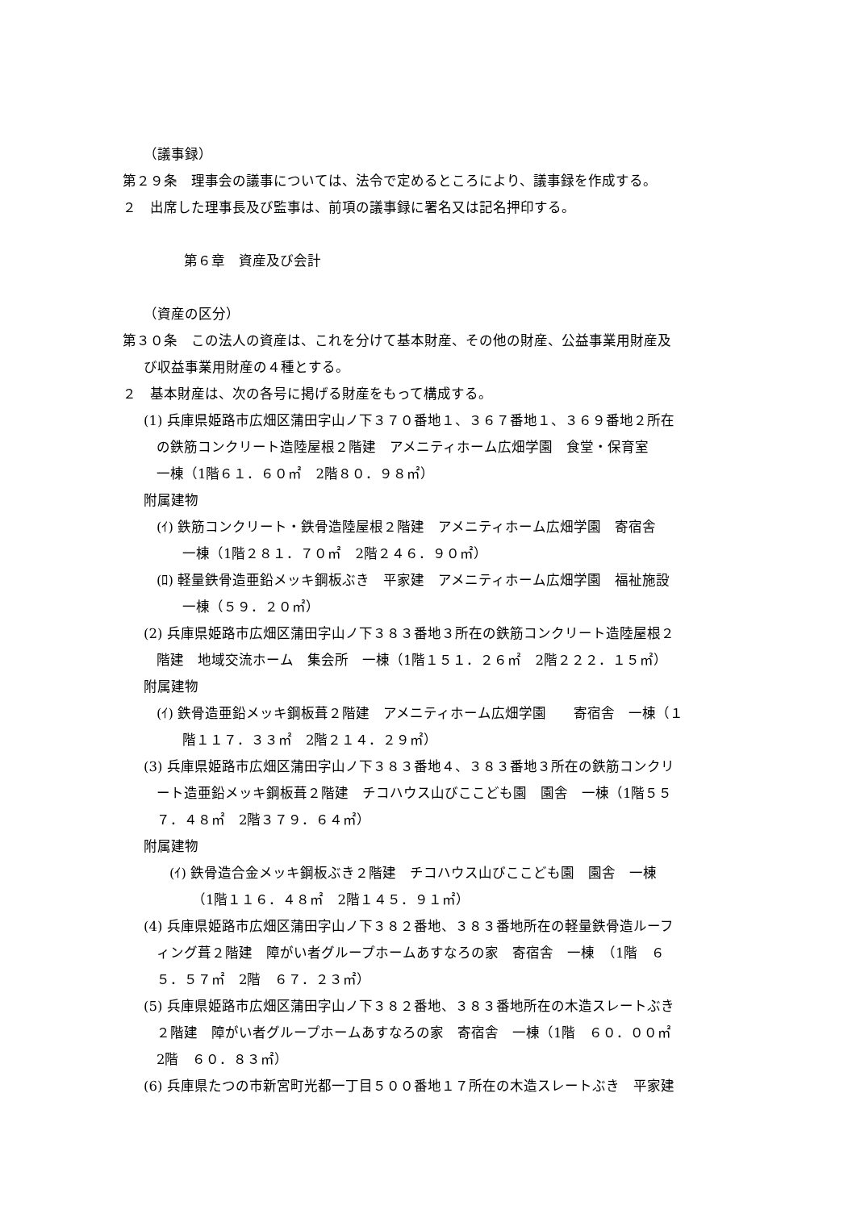（議事録）
第２９条　理事会の議事については、法令で定めるところにより、議事録を作成する。
２　出席した理事長及び監事は、前項の議事録に署名又は記名押印する。
第６章　資産及び会計
（資産の区分）
第３０条　この法人の資産は、これを分けて基本財産、その他の財産、公益事業用財産及
び収益事業用財産の４種とする。
２　基本財産は、次の各号に掲げる財産をもって構成する。
(1) 兵庫県姫路市広畑区蒲田字山ノ下３７０番地１、３６７番地１、３６９番地２所在
の鉄筋コンクリート造陸屋根２階建　アメニティホーム広畑学園　食堂・保育室
一棟（1階６１．６０㎡　2階８０．９８㎡）
附属建物
(ｲ) 鉄筋コンクリート・鉄骨造陸屋根２階建　アメニティホーム広畑学園　寄宿舎
一棟（1階２８１．７０㎡　2階２４６．９０㎡）
(ﾛ) 軽量鉄骨造亜鉛メッキ鋼板ぶき　平家建　アメニティホーム広畑学園　福祉施設
一棟（５９．２０㎡）
(2) 兵庫県姫路市広畑区蒲田字山ノ下３８３番地３所在の鉄筋コンクリート造陸屋根２
階建　地域交流ホーム　集会所　一棟（1階１５１．２６㎡　2階２２２．１５㎡）
附属建物
(ｲ) 鉄骨造亜鉛メッキ鋼板葺２階建　アメニティホーム広畑学園　　寄宿舎　一棟（１
階１１７．３３㎡　2階２１４．２９㎡）
(3) 兵庫県姫路市広畑区蒲田字山ノ下３８３番地４、３８３番地３所在の鉄筋コンクリ
ート造亜鉛メッキ鋼板葺２階建　チコハウス山びここども園　園舎　一棟（1階５５
７．４８㎡　2階３７９．６４㎡）
附属建物
(ｲ) 鉄骨造合金メッキ鋼板ぶき２階建　チコハウス山びここども園　園舎　一棟
（1階１１６．４８㎡　2階１４５．９１㎡）
(4) 兵庫県姫路市広畑区蒲田字山ノ下３８２番地、３８３番地所在の軽量鉄骨造ルーフ
ィング葺２階建　障がい者グループホームあすなろの家　寄宿舎　一棟　（1階　６
５．５７㎡　2階　６７．２３㎡）
(5) 兵庫県姫路市広畑区蒲田字山ノ下３８２番地、３８３番地所在の木造スレートぶき
２階建　障がい者グループホームあすなろの家　寄宿舎　一棟（1階　６０．００㎡
2階　６０．８３㎡）
(6) 兵庫県たつの市新宮町光都一丁目５００番地１７所在の木造スレートぶき　平家建